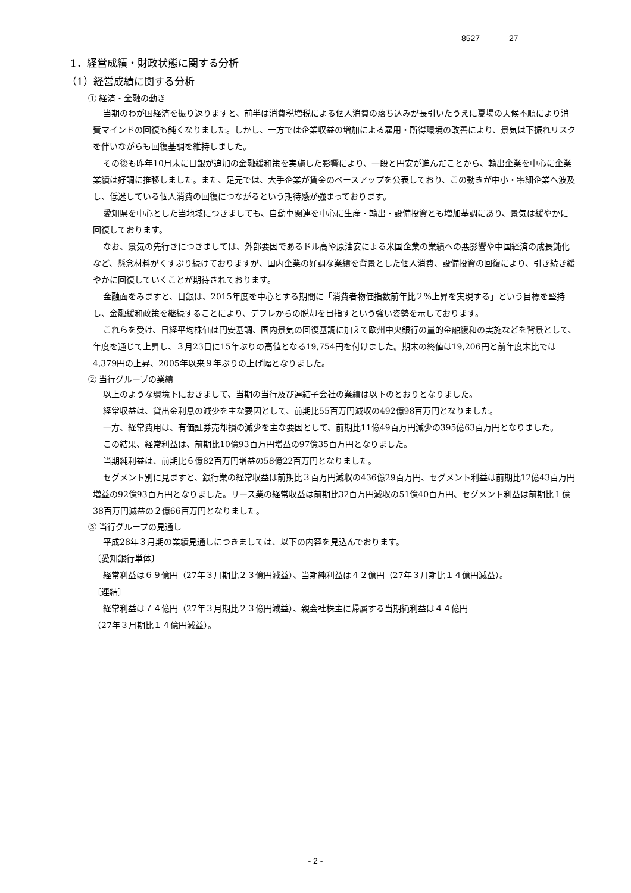8527 27
1．経営成績・財政状態に関する分析
（1）経営成績に関する分析
① 経済・金融の動き
当期のわが国経済を振り返りますと、前半は消費税増税による個人消費の落ち込みが長引いたうえに夏場の天候不順により消費マインドの回復も鈍くなりました。しかし、一方では企業収益の増加による雇用・所得環境の改善により、景気は下振れリスクを伴いながらも回復基調を維持しました。
その後も昨年10月末に日銀が追加の金融緩和策を実施した影響により、一段と円安が進んだことから、輸出企業を中心に企業業績は好調に推移しました。また、足元では、大手企業が賃金のベースアップを公表しており、この動きが中小・零細企業へ波及し、低迷している個人消費の回復につながるという期待感が強まっております。
愛知県を中心とした当地域につきましても、自動車関連を中心に生産・輸出・設備投資とも増加基調にあり、景気は緩やかに回復しております。
なお、景気の先行きにつきましては、外部要因であるドル高や原油安による米国企業の業績への悪影響や中国経済の成長鈍化など、懸念材料がくすぶり続けておりますが、国内企業の好調な業績を背景とした個人消費、設備投資の回復により、引き続き緩やかに回復していくことが期待されております。
金融面をみますと、日銀は、2015年度を中心とする期間に「消費者物価指数前年比２%上昇を実現する」という目標を堅持し、金融緩和政策を継続することにより、デフレからの脱却を目指すという強い姿勢を示しております。
これらを受け、日経平均株価は円安基調、国内景気の回復基調に加えて欧州中央銀行の量的金融緩和の実施などを背景として、年度を通じて上昇し、３月23日に15年ぶりの高値となる19,754円を付けました。期末の終値は19,206円と前年度末比では4,379円の上昇、2005年以来９年ぶりの上げ幅となりました。
② 当行グループの業績
以上のような環境下におきまして、当期の当行及び連結子会社の業績は以下のとおりとなりました。
経常収益は、貸出金利息の減少を主な要因として、前期比55百万円減収の492億98百万円となりました。
一方、経常費用は、有価証券売却損の減少を主な要因として、前期比11億49百万円減少の395億63百万円となりました。
この結果、経常利益は、前期比10億93百万円増益の97億35百万円となりました。
当期純利益は、前期比６億82百万円増益の58億22百万円となりました。
セグメント別に見ますと、銀行業の経常収益は前期比３百万円減収の436億29百万円、セグメント利益は前期比12億43百万円増益の92億93百万円となりました。リース業の経常収益は前期比32百万円減収の51億40百万円、セグメント利益は前期比１億38百万円減益の２億66百万円となりました。
③ 当行グループの見通し
平成28年３月期の業績見通しにつきましては、以下の内容を見込んでおります。
〔愛知銀行単体〕
経常利益は６９億円（27年３月期比２３億円減益）、当期純利益は４２億円（27年３月期比１４億円減益）。
〔連結〕
経常利益は７４億円（27年３月期比２３億円減益）、親会社株主に帰属する当期純利益は４４億円
（27年３月期比１４億円減益）。
- 2 -